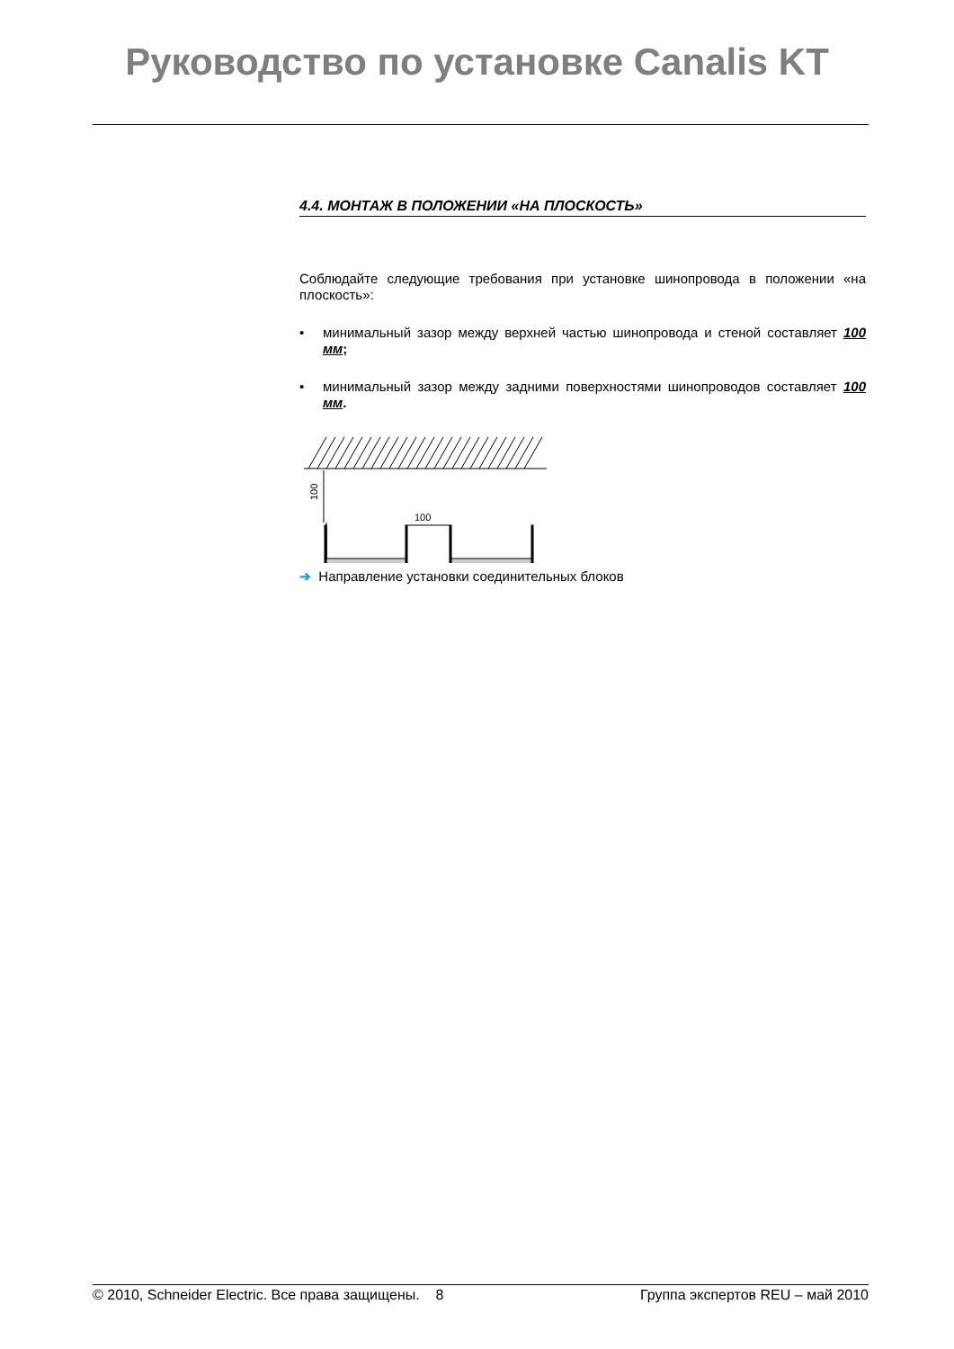Руководство по установке Canalis KT
4.4. МОНТАЖ В ПОЛОЖЕНИИ «НА ПЛОСКОСТЬ»
Соблюдайте следующие требования при установке шинопровода в положении «на плоскость»:
• минимальный зазор между верхней частью шинопровода и стеной составляет 100 мм;
• минимальный зазор между задними поверхностями шинопроводов составляет 100 мм.
100
100
➔ Направление установки соединительных блоков
© 2010, Schneider Electric. Все права защищены. 8 Группа экспертов REU – май 2010